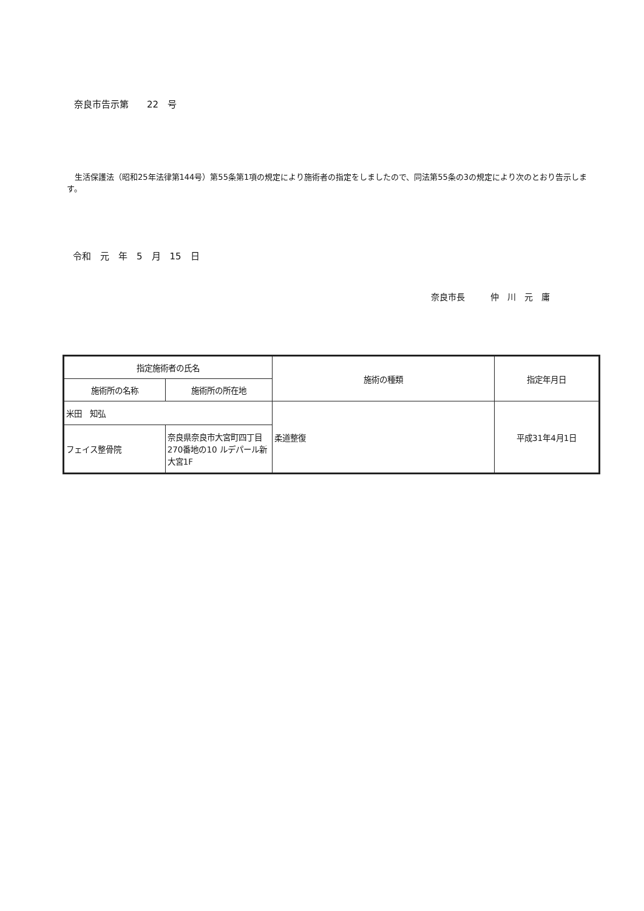奈良市告示第　　22　号
　生活保護法（昭和25年法律第144号）第55条第1項の規定により施術者の指定をしましたので、同法第55条の3の規定により次のとおり告示します。
令和　元　年　5　月　15　日
奈良市長　　　仲　川　元　庸
| 指定施術者の氏名 | | 施術の種類 | 指定年月日 |
| --- | --- | --- | --- |
| 施術所の名称 | 施術所の所在地 | | |
| 米田 知弘 | | 柔道整復 | 平成31年4月1日 |
| フェイス整骨院 | 奈良県奈良市大宮町四丁目270番地の10 ルデパール新大宮1F | | |